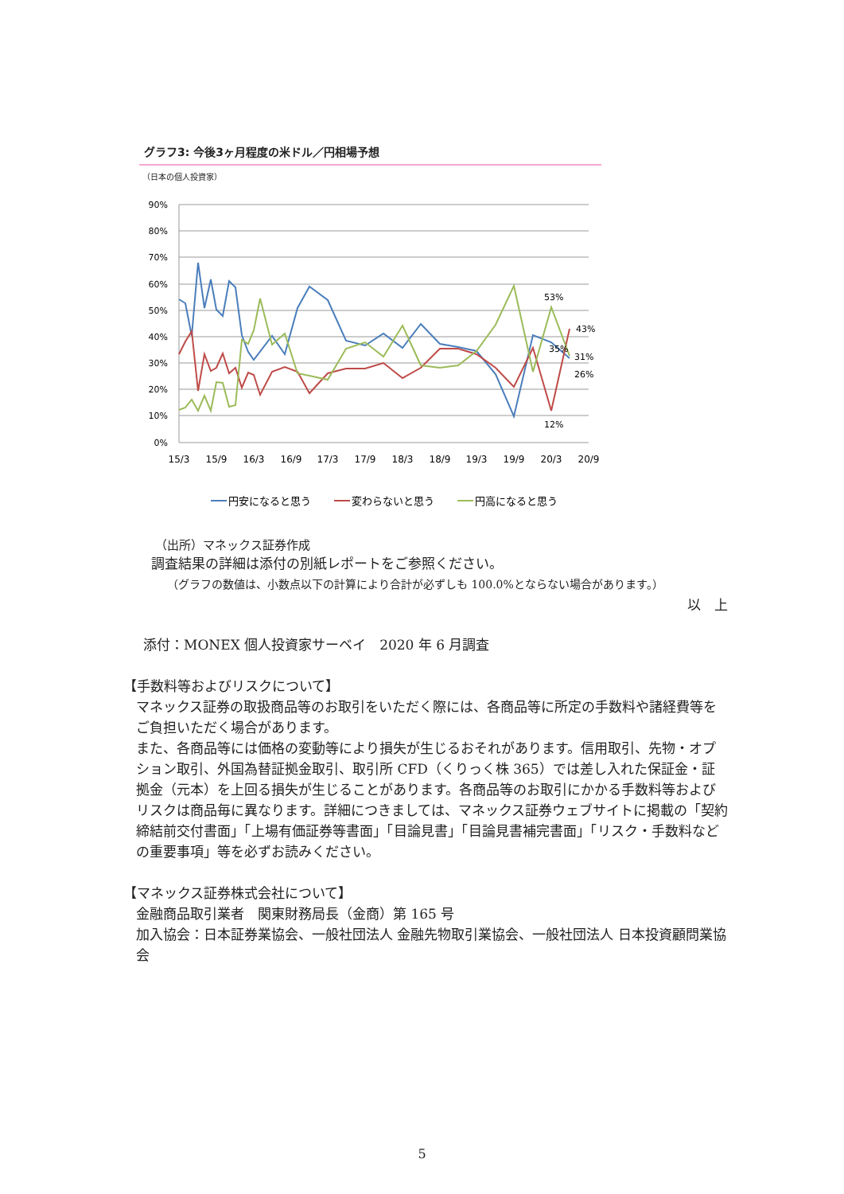グラフ3: 今後3ヶ月程度の米ドル／円相場予想
（日本の個人投資家）
90%
80%
70%
60%
50%
40%
30%
20%
10%
0%
15/3
15/9
16/3
16/9
17/3
17/9
18/3
18/9
19/3
19/9
20/3
20/9
53%
43%
35%
31%
26%
12%
円安になると思う
変わらないと思う
円高になると思う
（出所）マネックス証券作成
調査結果の詳細は添付の別紙レポートをご参照ください。
（グラフの数値は、小数点以下の計算により合計が必ずしも 100.0%とならない場合があります。）
以　上
添付：MONEX 個人投資家サーベイ　2020 年 6 月調査
【手数料等およびリスクについて】
マネックス証券の取扱商品等のお取引をいただく際には、各商品等に所定の手数料や諸経費等をご負担いただく場合があります。
また、各商品等には価格の変動等により損失が生じるおそれがあります。信用取引、先物・オプション取引、外国為替証拠金取引、取引所 CFD（くりっく株 365）では差し入れた保証金・証拠金（元本）を上回る損失が生じることがあります。各商品等のお取引にかかる手数料等およびリスクは商品毎に異なります。詳細につきましては、マネックス証券ウェブサイトに掲載の「契約締結前交付書面」「上場有価証券等書面」「目論見書」「目論見書補完書面」「リスク・手数料などの重要事項」等を必ずお読みください。
【マネックス証券株式会社について】
金融商品取引業者　関東財務局長（金商）第 165 号
加入協会：日本証券業協会、一般社団法人 金融先物取引業協会、一般社団法人 日本投資顧問業協会
5